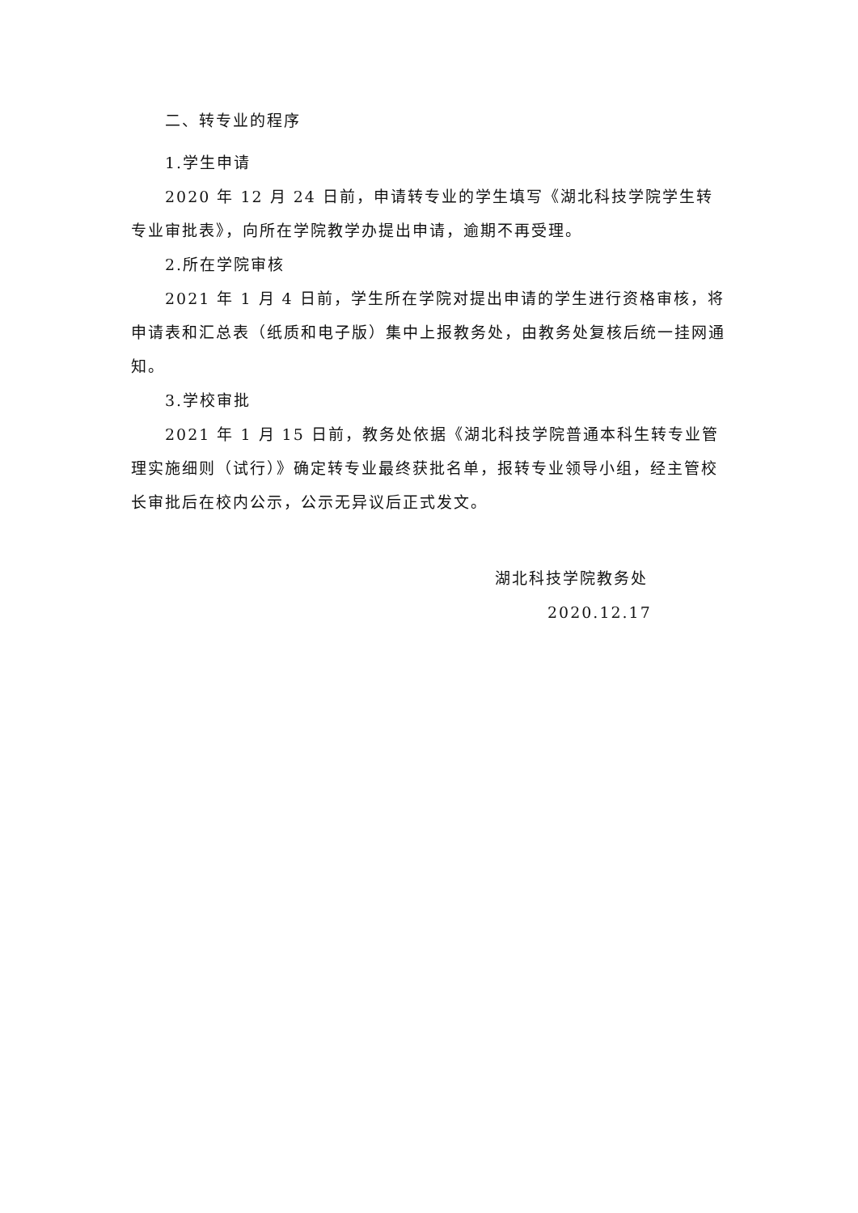二、转专业的程序
1.学生申请
2020 年 12 月 24 日前，申请转专业的学生填写《湖北科技学院学生转专业审批表》，向所在学院教学办提出申请，逾期不再受理。
2.所在学院审核
2021 年 1 月 4 日前，学生所在学院对提出申请的学生进行资格审核，将申请表和汇总表（纸质和电子版）集中上报教务处，由教务处复核后统一挂网通知。
3.学校审批
2021 年 1 月 15 日前，教务处依据《湖北科技学院普通本科生转专业管理实施细则（试行）》确定转专业最终获批名单，报转专业领导小组，经主管校长审批后在校内公示，公示无异议后正式发文。
湖北科技学院教务处
2020.12.17